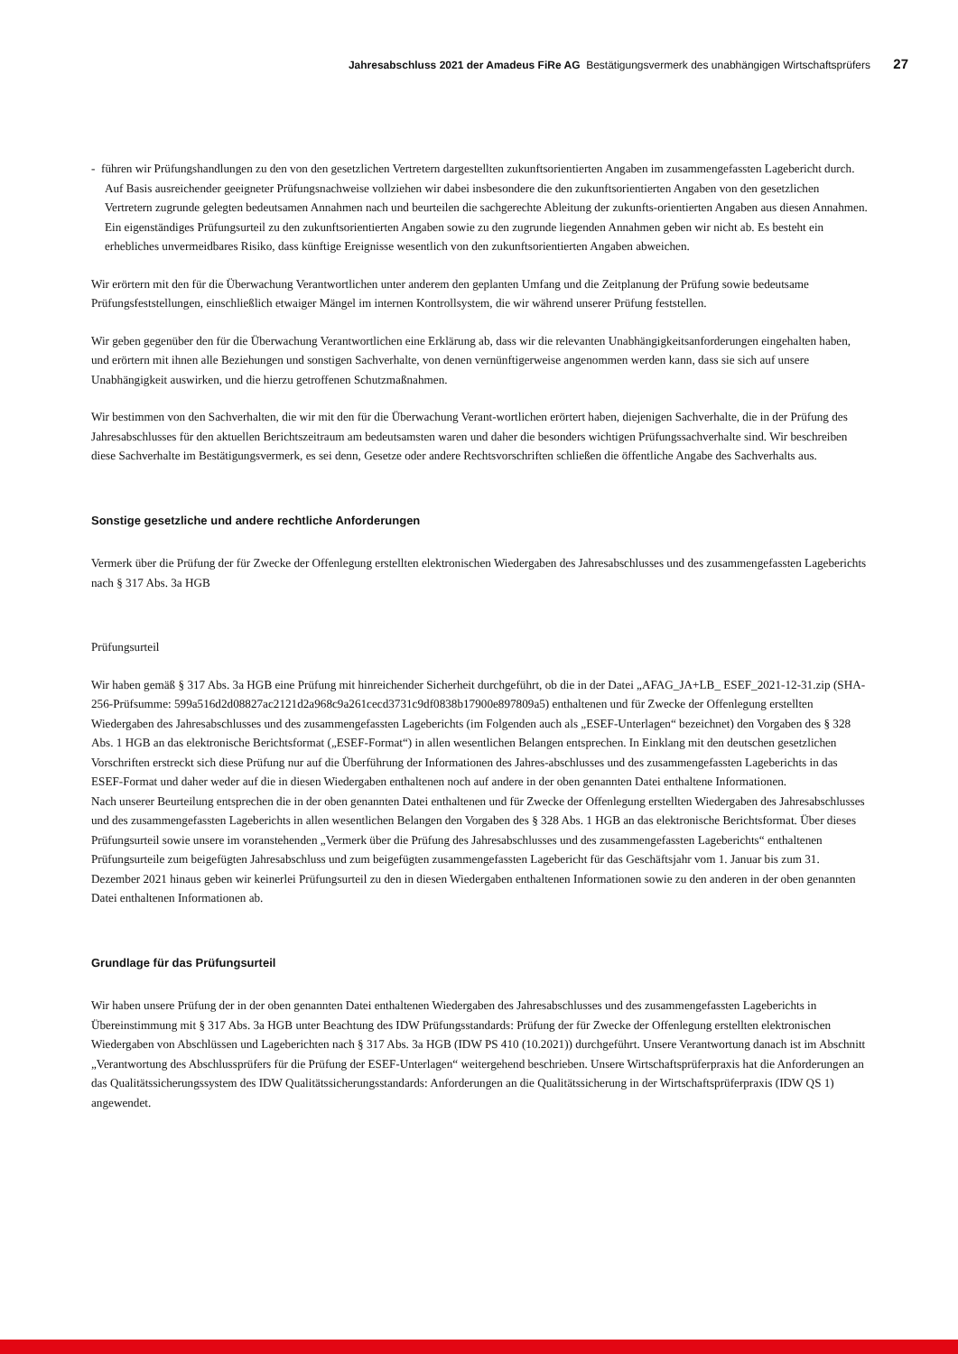Jahresabschluss 2021 der Amadeus FiRe AG Bestätigungsvermerk des unabhängigen Wirtschaftsprüfers 27
- führen wir Prüfungshandlungen zu den von den gesetzlichen Vertretern dargestellten zukunftsorientierten Angaben im zusammengefassten Lagebericht durch. Auf Basis ausreichender geeigneter Prüfungsnachweise vollziehen wir dabei insbesondere die den zukunftsorientierten Angaben von den gesetzlichen Vertretern zugrunde gelegten bedeutsamen Annahmen nach und beurteilen die sachgerechte Ableitung der zukunfts-orientierten Angaben aus diesen Annahmen. Ein eigenständiges Prüfungsurteil zu den zukunftsorientierten Angaben sowie zu den zugrunde liegenden Annahmen geben wir nicht ab. Es besteht ein erhebliches unvermeidbares Risiko, dass künftige Ereignisse wesentlich von den zukunftsorientierten Angaben abweichen.
Wir erörtern mit den für die Überwachung Verantwortlichen unter anderem den geplanten Umfang und die Zeitplanung der Prüfung sowie bedeutsame Prüfungsfeststellungen, einschließlich etwaiger Mängel im internen Kontrollsystem, die wir während unserer Prüfung feststellen.
Wir geben gegenüber den für die Überwachung Verantwortlichen eine Erklärung ab, dass wir die relevanten Unabhängigkeitsanforderungen eingehalten haben, und erörtern mit ihnen alle Beziehungen und sonstigen Sachverhalte, von denen vernünftigerweise angenommen werden kann, dass sie sich auf unsere Unabhängigkeit auswirken, und die hierzu getroffenen Schutzmaßnahmen.
Wir bestimmen von den Sachverhalten, die wir mit den für die Überwachung Verant-wortlichen erörtert haben, diejenigen Sachverhalte, die in der Prüfung des Jahresabschlusses für den aktuellen Berichtszeitraum am bedeutsamsten waren und daher die besonders wichtigen Prüfungssachverhalte sind. Wir beschreiben diese Sachverhalte im Bestätigungsvermerk, es sei denn, Gesetze oder andere Rechtsvorschriften schließen die öffentliche Angabe des Sachverhalts aus.
Sonstige gesetzliche und andere rechtliche Anforderungen
Vermerk über die Prüfung der für Zwecke der Offenlegung erstellten elektronischen Wiedergaben des Jahresabschlusses und des zusammengefassten Lageberichts nach § 317 Abs. 3a HGB
Prüfungsurteil
Wir haben gemäß § 317 Abs. 3a HGB eine Prüfung mit hinreichender Sicherheit durchgeführt, ob die in der Datei „AFAG_JA+LB_ ESEF_2021-12-31.zip (SHA-256-Prüfsumme: 599a516d2d08827ac2121d2a968c9a261cecd3731c9df0838b17900e897809a5) enthaltenen und für Zwecke der Offenlegung erstellten Wiedergaben des Jahresabschlusses und des zusammengefassten Lageberichts (im Folgenden auch als „ESEF-Unterlagen“ bezeichnet) den Vorgaben des § 328 Abs. 1 HGB an das elektronische Berichtsformat („ESEF-Format“) in allen wesentlichen Belangen entsprechen. In Einklang mit den deutschen gesetzlichen Vorschriften erstreckt sich diese Prüfung nur auf die Überführung der Informationen des Jahres-abschlusses und des zusammengefassten Lageberichts in das ESEF-Format und daher weder auf die in diesen Wiedergaben enthaltenen noch auf andere in der oben genannten Datei enthaltene Informationen.
Nach unserer Beurteilung entsprechen die in der oben genannten Datei enthaltenen und für Zwecke der Offenlegung erstellten Wiedergaben des Jahresabschlusses und des zusammengefassten Lageberichts in allen wesentlichen Belangen den Vorgaben des § 328 Abs. 1 HGB an das elektronische Berichtsformat. Über dieses Prüfungsurteil sowie unsere im voranstehenden „Vermerk über die Prüfung des Jahresabschlusses und des zusammengefassten Lageberichts“ enthaltenen Prüfungsurteile zum beigefügten Jahresabschluss und zum beigefügten zusammengefassten Lagebericht für das Geschäftsjahr vom 1. Januar bis zum 31. Dezember 2021 hinaus geben wir keinerlei Prüfungsurteil zu den in diesen Wiedergaben enthaltenen Informationen sowie zu den anderen in der oben genannten Datei enthaltenen Informationen ab.
Grundlage für das Prüfungsurteil
Wir haben unsere Prüfung der in der oben genannten Datei enthaltenen Wiedergaben des Jahresabschlusses und des zusammengefassten Lageberichts in Übereinstimmung mit § 317 Abs. 3a HGB unter Beachtung des IDW Prüfungsstandards: Prüfung der für Zwecke der Offenlegung erstellten elektronischen Wiedergaben von Abschlüssen und Lageberichten nach § 317 Abs. 3a HGB (IDW PS 410 (10.2021)) durchgeführt. Unsere Verantwortung danach ist im Abschnitt „Verantwortung des Abschlussprüfers für die Prüfung der ESEF-Unterlagen“ weitergehend beschrieben. Unsere Wirtschaftsprüferpraxis hat die Anforderungen an das Qualitätssicherungssystem des IDW Qualitätssicherungsstandards: Anforderungen an die Qualitätssicherung in der Wirtschaftsprüferpraxis (IDW QS 1) angewendet.